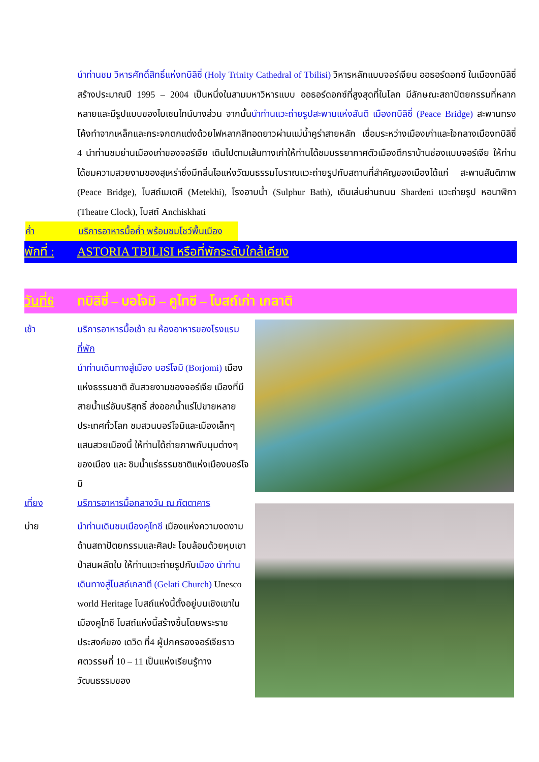นำท่านชม วิหารศักดิ์สิทธิ์แห่งทบิลิซี่ (Holy Trinity Cathedral of Tbilisi) วิหารหลักแบบจอร์เจียน ออธอร์ดอกซ์ ในเมืองทบิลิซี่ สร้างประมาณปี 1995 – 2004 เป็นหนึ่งในสามมหาวิหารแบบ ออธอร์ดอกซ์ที่สูงสุดที่ในโลก มีลักษณะสถาปัตยกรรมที่หลากหลายและมีรูปแบบของไบเซนไทน์บางส่วน จากนั้นนำท่านแวะถ่ายรูปสะพานแห่งสันติ เมืองทบิลิซี่ (Peace Bridge) สะพานทรงโค้งทำจากเหล็กและกระจกตกแต่งด้วยไฟหลากสีทอดยาวผ่านแม่น้ำคูร่าสายหลัก เชื่อมระหว่างเมืองเก่าและใจกลางเมืองทบิลิซี่ 4 นำท่านชมย่านเมืองเก่าของจอร์เจีย เดินไปตามเส้นทางเก่าให้ท่านได้ชมบรรยากาศตัวเมืองตึกราบ้านช่องแบบจอร์เจีย ให้ท่านได้ชมความสวยงามของสุเหร่าซึ่งมีกลิ่นไอแห่งวัฒนธรรมโบราณแวะถ่ายรูปกับสถานที่สำคัญของเมืองได้แก่ สะพานสันติภาพ (Peace Bridge), โบสถ์เมเตคี (Metekhi), โรงอาบน้ำ (Sulphur Bath), เดินเล่นย่านถนน Shardeni แวะถ่ายรูป หอนาฬิกา (Theatre Clock), โบสถ์ Anchiskhati
ค่ำ บริการอาหารมื้อค่ำ พร้อมชมโชว์พื้นเมือง
พักที่ : ASTORIA TBILISI หรือที่พักระดับใกล้เคียง
วันที่6 ทบิลิซี่ – บอโจมิ – คูไทซี – โบสถ์เก่า เกลาติ
เช้า บริการอาหารมื้อเช้า ณ ห้องอาหารของโรงแรมที่พัก
นำท่านเดินทางสู่เมือง บอร์โจมิ (Borjomi) เมืองแห่งธรรมชาติ อันสวยงามของจอร์เจีย เมืองที่มีสายน้ำแร่อันบริสุทธิ์ ส่งออกน้ำแร่ไปขายหลายประเทศทั่วโลก ชมสวนบอร์โจมิและเมืองเล็กๆแสนสวยเมืองนี้ ให้ท่านได้ถ่ายภาพกับมุมต่างๆของเมือง และ ชิมน้ำแร่ธรรมชาติแห่งเมืองบอร์โจมิ
เที่ยง บริการอาหารมื้อกลางวัน ณ ภัตตาคาร
บ่าย นำท่านเดินชมเมืองคูไทซี เมืองแห่งความงดงามด้านสถาปัตยกรรมและศิลปะ โอบล้อมด้วยหุบเขาป่าสนผลัดใบ ให้ท่านแวะถ่ายรูปกับเมือง นำท่านเดินทางสู่โบสถ์เกลาตี (Gelati Church) Unesco world Heritage โบสถ์แห่งนี้ตั้งอยู่บนเชิงเขาในเมืองคูไทซี โบสถ์แห่งนี้สร้างขึ้นโดยพระราชประสงค์ของ เดวิด ที่4 ผู้ปกครองจอร์เจียราว ศตวรรษที่ 10 – 11 เป็นแห่งเรียนรู้ทางวัฒนธรรมของ